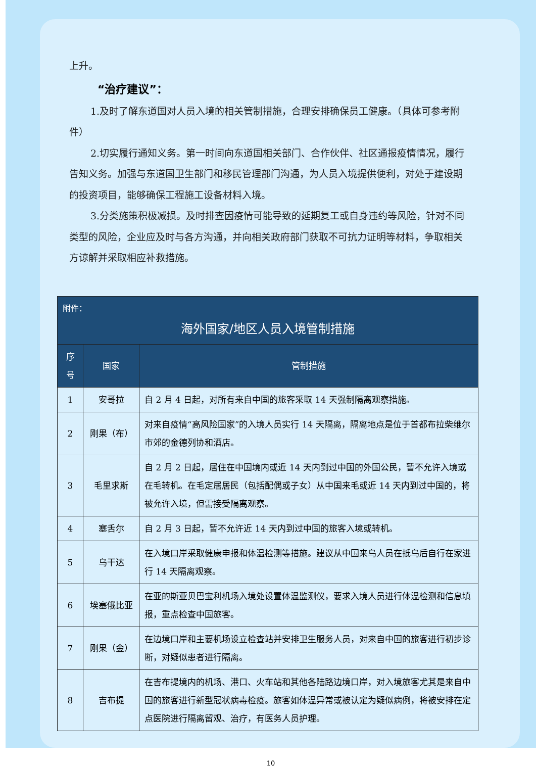上升。
“治疗建议”：
1.及时了解东道国对人员入境的相关管制措施，合理安排确保员工健康。（具体可参考附件）
2.切实履行通知义务。第一时间向东道国相关部门、合作伙伴、社区通报疫情情况，履行告知义务。加强与东道国卫生部门和移民管理部门沟通，为人员入境提供便利，对处于建设期的投资项目，能够确保工程施工设备材料入境。
3.分类施策积极减损。及时排查因疫情可能导致的延期复工或自身违约等风险，针对不同类型的风险，企业应及时与各方沟通，并向相关政府部门获取不可抗力证明等材料，争取相关方谅解并采取相应补救措施。
| 附件： 海外国家/地区人员入境管制措施 | | |
| --- | --- | --- |
| 序号 | 国家 | 管制措施 |
| 1 | 安哥拉 | 自 2 月 4 日起，对所有来自中国的旅客采取 14 天强制隔离观察措施。 |
| 2 | 刚果（布） | 对来自疫情“高风险国家”的入境人员实行 14 天隔离，隔离地点是位于首都布拉柴维尔市郊的金德列协和酒店。 |
| 3 | 毛里求斯 | 自 2 月 2 日起，居住在中国境内或近 14 天内到过中国的外国公民，暂不允许入境或在毛转机。在毛定居居民（包括配偶或子女）从中国来毛或近 14 天内到过中国的，将被允许入境，但需接受隔离观察。 |
| 4 | 塞舌尔 | 自 2 月 3 日起，暂不允许近 14 天内到过中国的旅客入境或转机。 |
| 5 | 乌干达 | 在入境口岸采取健康申报和体温检测等措施。建议从中国来乌人员在抵乌后自行在家进行 14 天隔离观察。 |
| 6 | 埃塞俄比亚 | 在亚的斯亚贝巴宝利机场入境处设置体温监测仪，要求入境人员进行体温检测和信息填报，重点检查中国旅客。 |
| 7 | 刚果（金） | 在边境口岸和主要机场设立检查站并安排卫生服务人员，对来自中国的旅客进行初步诊断，对疑似患者进行隔离。 |
| 8 | 吉布提 | 在吉布提境内的机场、港口、火车站和其他各陆路边境口岸，对入境旅客尤其是来自中国的旅客进行新型冠状病毒检疫。旅客如体温异常或被认定为疑似病例，将被安排在定点医院进行隔离留观、治疗，有医务人员护理。 |
10